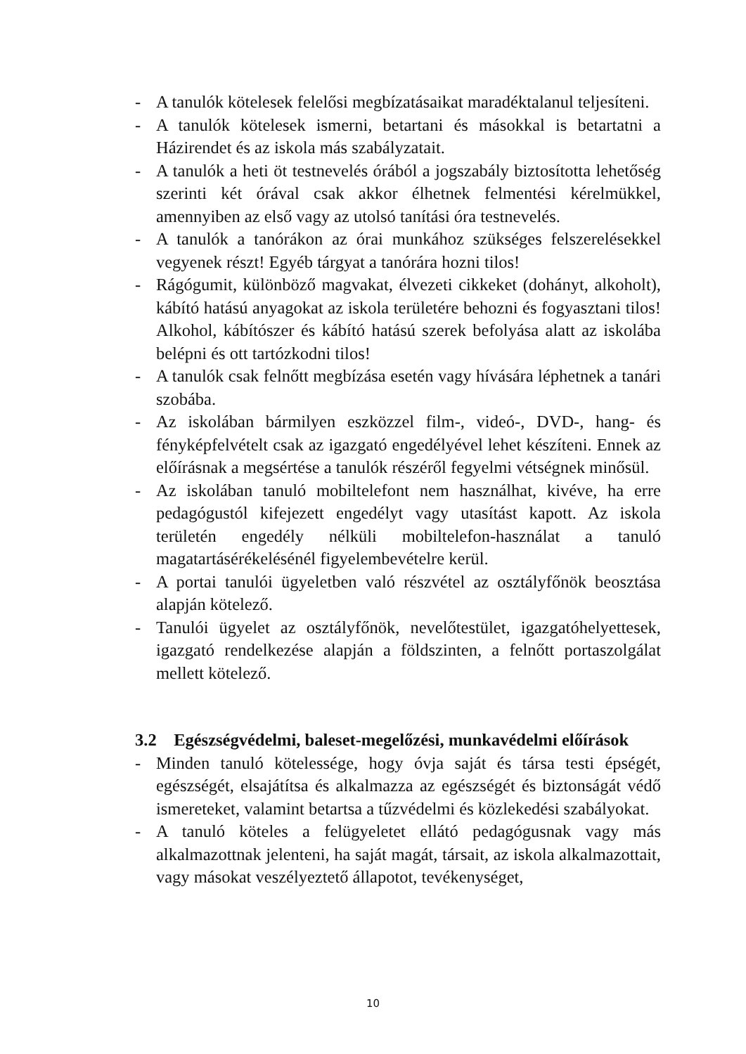- A tanulók kötelesek felelősi megbízatásaikat maradéktalanul teljesíteni.
- A tanulók kötelesek ismerni, betartani és másokkal is betartatni a Házirendet és az iskola más szabályzatait.
- A tanulók a heti öt testnevelés órából a jogszabály biztosította lehetőség szerinti két órával csak akkor élhetnek felmentési kérelmükkel, amennyiben az első vagy az utolsó tanítási óra testnevelés.
- A tanulók a tanórákon az órai munkához szükséges felszerelésekkel vegyenek részt! Egyéb tárgyat a tanórára hozni tilos!
- Rágógumit, különböző magvakat, élvezeti cikkeket (dohányt, alkoholt), kábító hatású anyagokat az iskola területére behozni és fogyasztani tilos! Alkohol, kábítószer és kábító hatású szerek befolyása alatt az iskolába belépni és ott tartózkodni tilos!
- A tanulók csak felnőtt megbízása esetén vagy hívására léphetnek a tanári szobába.
- Az iskolában bármilyen eszközzel film-, videó-, DVD-, hang- és fényképfelvételt csak az igazgató engedélyével lehet készíteni. Ennek az előírásnak a megsértése a tanulók részéről fegyelmi vétségnek minősül.
- Az iskolában tanuló mobiltelefont nem használhat, kivéve, ha erre pedagógustól kifejezett engedélyt vagy utasítást kapott. Az iskola területén engedély nélküli mobiltelefon-használat a tanuló magatartásérékelésénél figyelembevételre kerül.
- A portai tanulói ügyeletben való részvétel az osztályfőnök beosztása alapján kötelező.
- Tanulói ügyelet az osztályfőnök, nevelőtestület, igazgatóhelyettesek, igazgató rendelkezése alapján a földszinten, a felnőtt portaszolgálat mellett kötelező.
3.2 Egészségvédelmi, baleset-megelőzési, munkavédelmi előírások
- Minden tanuló kötelessége, hogy óvja saját és társa testi épségét, egészségét, elsajátítsa és alkalmazza az egészségét és biztonságát védő ismereteket, valamint betartsa a tűzvédelmi és közlekedési szabályokat.
- A tanuló köteles a felügyeletet ellátó pedagógusnak vagy más alkalmazottnak jelenteni, ha saját magát, társait, az iskola alkalmazottait, vagy másokat veszélyeztető állapotot, tevékenységet,
10